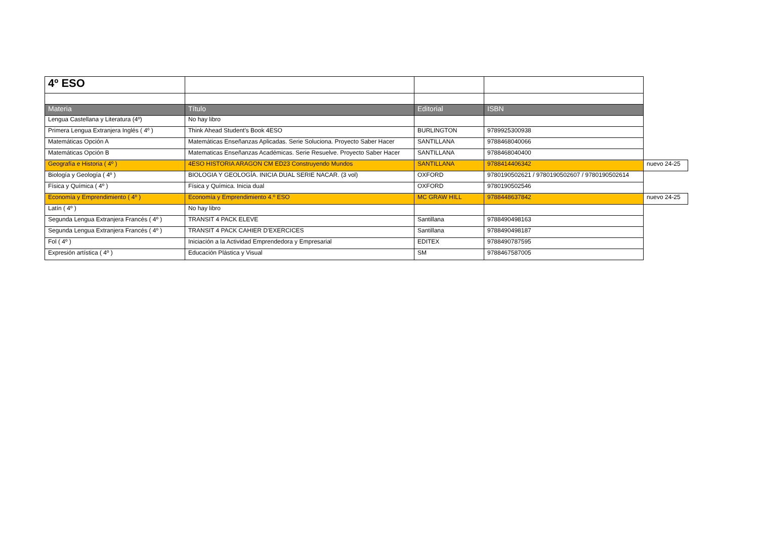| 4º ESO | | | | |
| Materia | Título | Editorial | ISBN | |
| Lengua Castellana y Literatura (4º) | No hay libro | | | |
| Primera Lengua Extranjera Inglés ( 4º ) | Think Ahead Student's Book 4ESO | BURLINGTON | 9789925300938 | |
| Matemáticas Opción A | Matemáticas Enseñanzas Aplicadas. Serie Soluciona. Proyecto Saber Hacer | SANTILLANA | 9788468040066 | |
| Matemáticas Opción B | Matematicas Enseñanzas Académicas. Serie Resuelve. Proyecto Saber Hacer | SANTILLANA | 9788468040400 | |
| Geografía e Historia ( 4º ) | 4ESO HISTORIA ARAGON CM ED23 Construyendo Mundos | SANTILLANA | 9788414406342 | nuevo 24-25 |
| Biología y Geología ( 4º ) | BIOLOGIA Y GEOLOGÍA. INICIA DUAL SERIE NACAR. (3 vol) | OXFORD | 9780190502621 / 9780190502607 / 9780190502614 | |
| Física y Química ( 4º ) | Física y Química. Inicia dual | OXFORD | 9780190502546 | |
| Economía y Emprendimiento ( 4º ) | Economía y Emprendimiento 4.º ESO | MC GRAW HILL | 9788448637842 | nuevo 24-25 |
| Latín ( 4º ) | No hay libro | | | |
| Segunda Lengua Extranjera Francés ( 4º ) | TRANSIT 4 PACK ELEVE | Santillana | 9788490498163 | |
| Segunda Lengua Extranjera Francés ( 4º ) | TRANSIT 4 PACK CAHIER D'EXERCICES | Santillana | 9788490498187 | |
| Fol ( 4º ) | Iniciación a la Actividad Emprendedora y Empresarial | EDITEX | 9788490787595 | |
| Expresión artística ( 4º ) | Educación Plástica y Visual | SM | 9788467587005 | |